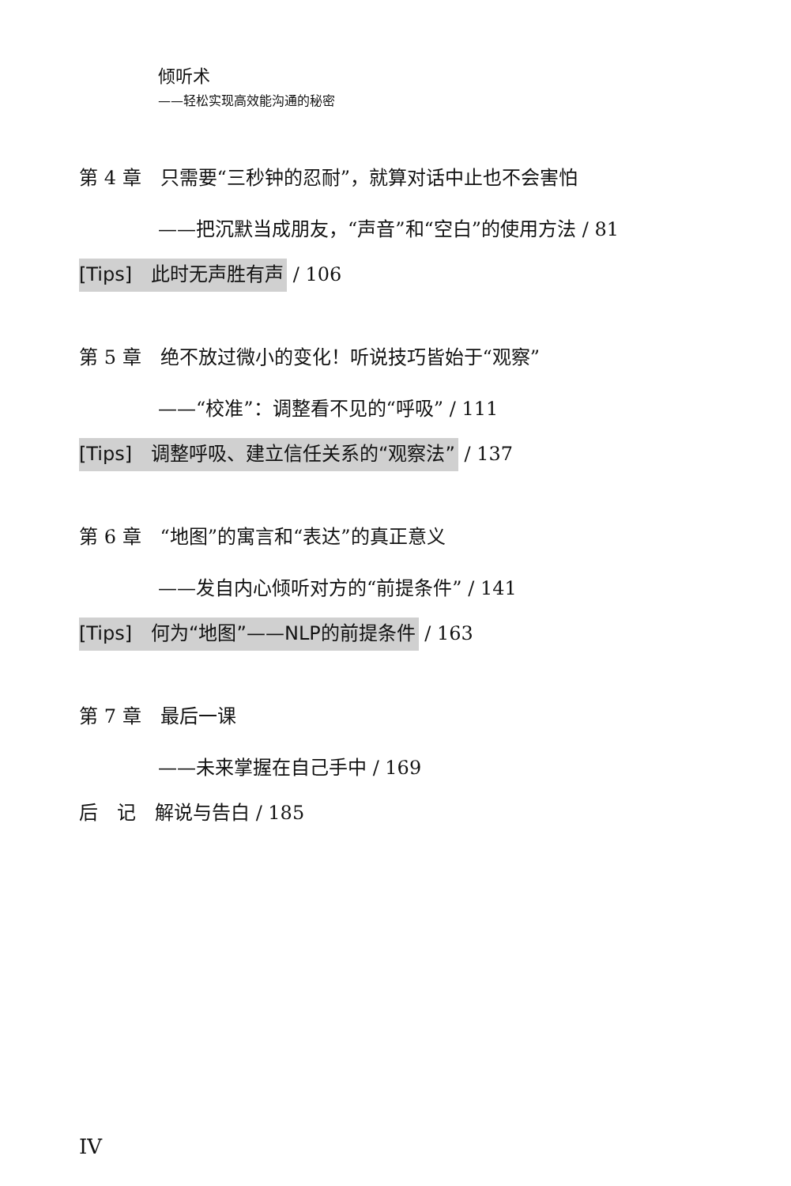倾听术
——轻松实现高效能沟通的秘密
第 4 章　只需要“三秒钟的忍耐”，就算对话中止也不会害怕
——把沉默当成朋友，“声音”和“空白”的使用方法 / 81
[Tips]　此时无声胜有声 / 106
第 5 章　绝不放过微小的变化！听说技巧皆始于“观察”
——“校准”：调整看不见的“呼吸” / 111
[Tips]　调整呼吸、建立信任关系的“观察法” / 137
第 6 章　“地图”的寓言和“表达”的真正意义
——发自内心倾听对方的“前提条件” / 141
[Tips]　何为“地图”——NLP的前提条件 / 163
第 7 章　最后一课
——未来掌握在自己手中 / 169
后　记　解说与告白 / 185
IV